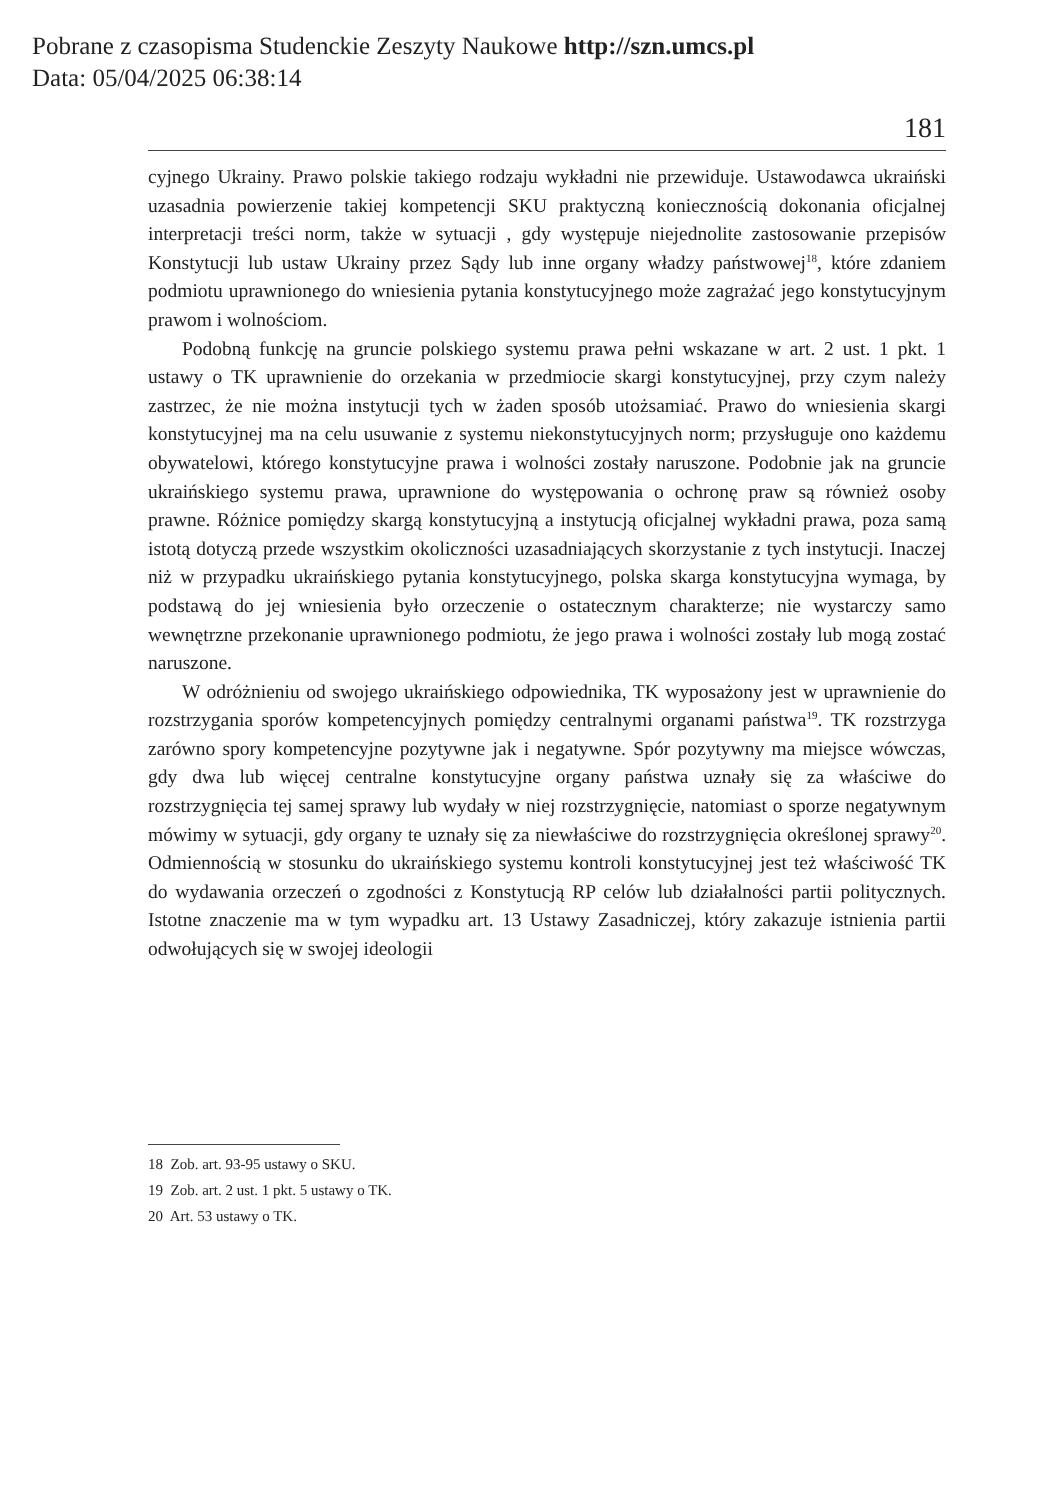Pobrane z czasopisma Studenckie Zeszyty Naukowe http://szn.umcs.pl
Data: 05/04/2025 06:38:14
181
cyjnego Ukrainy. Prawo polskie takiego rodzaju wykładni nie przewiduje. Ustawodawca ukraiński uzasadnia powierzenie takiej kompetencji SKU praktyczną koniecznością dokonania oficjalnej interpretacji treści norm, także w sytuacji , gdy występuje niejednolite zastosowanie przepisów Konstytucji lub ustaw Ukrainy przez Sądy lub inne organy władzy państwowej<sup>18</sup>, które zdaniem podmiotu uprawnionego do wniesienia pytania konstytucyjnego może zagrażać jego konstytucyjnym prawom i wolnościom.
Podobną funkcję na gruncie polskiego systemu prawa pełni wskazane w art. 2 ust. 1 pkt. 1 ustawy o TK uprawnienie do orzekania w przedmiocie skargi konstytucyjnej, przy czym należy zastrzec, że nie można instytucji tych w żaden sposób utożsamiać. Prawo do wniesienia skargi konstytucyjnej ma na celu usuwanie z systemu niekonstytucyjnych norm; przysługuje ono każdemu obywatelowi, którego konstytucyjne prawa i wolności zostały naruszone. Podobnie jak na gruncie ukraińskiego systemu prawa, uprawnione do występowania o ochronę praw są również osoby prawne. Różnice pomiędzy skargą konstytucyjną a instytucją oficjalnej wykładni prawa, poza samą istotą dotyczą przede wszystkim okoliczności uzasadniających skorzystanie z tych instytucji. Inaczej niż w przypadku ukraińskiego pytania konstytucyjnego, polska skarga konstytucyjna wymaga, by podstawą do jej wniesienia było orzeczenie o ostatecznym charakterze; nie wystarczy samo wewnętrzne przekonanie uprawnionego podmiotu, że jego prawa i wolności zostały lub mogą zostać naruszone.
W odróżnieniu od swojego ukraińskiego odpowiednika, TK wyposażony jest w uprawnienie do rozstrzygania sporów kompetencyjnych pomiędzy centralnymi organami państwa<sup>19</sup>. TK rozstrzyga zarówno spory kompetencyjne pozytywne jak i negatywne. Spór pozytywny ma miejsce wówczas, gdy dwa lub więcej centralne konstytucyjne organy państwa uznały się za właściwe do rozstrzygnięcia tej samej sprawy lub wydały w niej rozstrzygnięcie, natomiast o sporze negatywnym mówimy w sytuacji, gdy organy te uznały się za niewłaściwe do rozstrzygnięcia określonej sprawy<sup>20</sup>. Odmiennością w stosunku do ukraińskiego systemu kontroli konstytucyjnej jest też właściwość TK do wydawania orzeczeń o zgodności z Konstytucją RP celów lub działalności partii politycznych. Istotne znaczenie ma w tym wypadku art. 13 Ustawy Zasadniczej, który zakazuje istnienia partii odwołujących się w swojej ideologii
18 Zob. art. 93-95 ustawy o SKU.
19 Zob. art. 2 ust. 1 pkt. 5 ustawy o TK.
20 Art. 53 ustawy o TK.